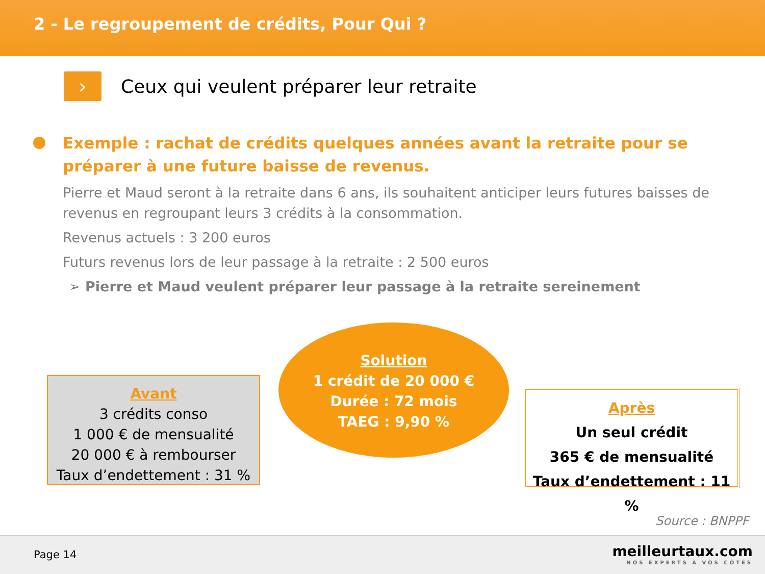2 - Le regroupement de crédits, Pour Qui ?
›
Ceux qui veulent préparer leur retraite
Exemple : rachat de crédits quelques années avant la retraite pour se préparer à une future baisse de revenus.
Pierre et Maud seront à la retraite dans 6 ans, ils souhaitent anticiper leurs futures baisses de revenus en regroupant leurs 3 crédits à la consommation.
Revenus actuels : 3 200 euros
Futurs revenus lors de leur passage à la retraite : 2 500 euros
➢ Pierre et Maud veulent préparer leur passage à la retraite sereinement
Avant
3 crédits conso
1 000 € de mensualité
20 000 € à rembourser
Taux d’endettement : 31 %
Solution
1 crédit de 20 000 €
Durée : 72 mois
TAEG : 9,90 %
Après
Un seul crédit
365 € de mensualité
Taux d’endettement : 11 %
Source : BNPPF
Page 14
meilleurtaux.com
NOS EXPERTS À VOS CÔTÉS